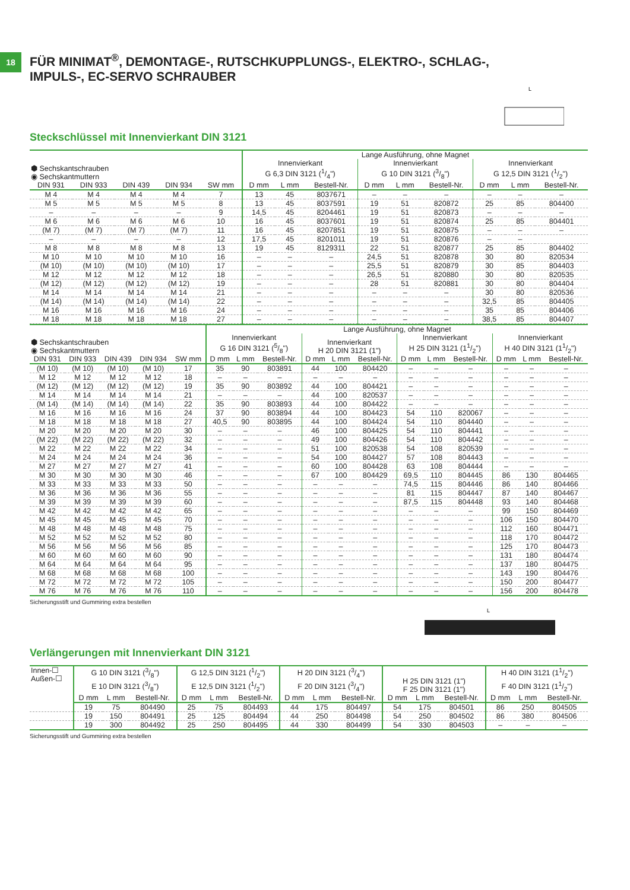18
FÜR MINIMAT<sup>®</sup>, DEMONTAGE-, RUTSCHKUPPLUNGS-, ELEKTRO-, SCHLAG-,
IMPULS-, EC-SERVO SCHRAUBER
L
Steckschlüssel mit Innenvierkant DIN 3121
| ⬢ Sechskantschrauben ◉ Sechskantmuttern | | | | | Lange Ausführung, ohne Magnet | | | | | | | | |
| --- | --- | --- | --- | --- | --- | --- | --- | --- | --- | --- | --- | --- | --- |
| | | | | | Innenvierkant G 6,3 DIN 3121 (1/4") | | | Innenvierkant G 10 DIN 3121 (3/8") | | | Innenvierkant G 12,5 DIN 3121 (1/2") | | |
| DIN 931 | DIN 933 | DIN 439 | DIN 934 | SW mm | D mm | L mm | Bestell-Nr. | D mm | L mm | Bestell-Nr. | D mm | L mm | Bestell-Nr. |
| M 4 | M 4 | M 4 | M 4 | 7 | 13 | 45 | 8037671 | – | – | – | – | – | – |
| M 5 | M 5 | M 5 | M 5 | 8 | 13 | 45 | 8037591 | 19 | 51 | 820872 | 25 | 85 | 804400 |
| – | – | – | – | 9 | 14,5 | 45 | 8204461 | 19 | 51 | 820873 | – | – | – |
| M 6 | M 6 | M 6 | M 6 | 10 | 16 | 45 | 8037601 | 19 | 51 | 820874 | 25 | 85 | 804401 |
| (M 7) | (M 7) | (M 7) | (M 7) | 11 | 16 | 45 | 8207851 | 19 | 51 | 820875 | – | – | – |
| – | – | – | – | 12 | 17,5 | 45 | 8201011 | 19 | 51 | 820876 | – | – | |
| M 8 | M 8 | M 8 | M 8 | 13 | 19 | 45 | 8129311 | 22 | 51 | 820877 | 25 | 85 | 804402 |
| M 10 | M 10 | M 10 | M 10 | 16 | – | – | – | 24,5 | 51 | 820878 | 30 | 80 | 820534 |
| (M 10) | (M 10) | (M 10) | (M 10) | 17 | – | – | – | 25,5 | 51 | 820879 | 30 | 85 | 804403 |
| M 12 | M 12 | M 12 | M 12 | 18 | – | – | – | 26,5 | 51 | 820880 | 30 | 80 | 820535 |
| (M 12) | (M 12) | (M 12) | (M 12) | 19 | – | – | – | 28 | 51 | 820881 | 30 | 80 | 804404 |
| M 14 | M 14 | M 14 | M 14 | 21 | – | – | – | – | – | – | 30 | 80 | 820536 |
| (M 14) | (M 14) | (M 14) | (M 14) | 22 | – | – | – | – | – | – | 32,5 | 85 | 804405 |
| M 16 | M 16 | M 16 | M 16 | 24 | – | – | – | – | – | – | 35 | 85 | 804406 |
| M 18 | M 18 | M 18 | M 18 | 27 | – | – | – | – | – | – | 38,5 | 85 | 804407 |
| ⬢ Sechskantschrauben ◉ Sechskantmuttern | | | | | Lange Ausführung, ohne Magnet | | | | | | | | | | | |
| --- | --- | --- | --- | --- | --- | --- | --- | --- | --- | --- | --- | --- | --- | --- | --- | --- |
| | | | | | Innenvierkant G 16 DIN 3121 (5/8") | | | Innenvierkant H 20 DIN 3121 (1") | | | Innenvierkant H 25 DIN 3121 (11/2") | | | Innenvierkant H 40 DIN 3121 (11/2") | | |
| DIN 931 | DIN 933 | DIN 439 | DIN 934 | SW mm | D mm | L mm | Bestell-Nr. | D mm | L mm | Bestell-Nr. | D mm | L mm | Bestell-Nr. | D mm | L mm | Bestell-Nr. |
| (M 10) | (M 10) | (M 10) | (M 10) | 17 | 35 | 90 | 803891 | 44 | 100 | 804420 | – | – | – | – | – | – |
| M 12 | M 12 | M 12 | M 12 | 18 | – | – | – | – | – | – | – | – | – | – | – | – |
| (M 12) | (M 12) | (M 12) | (M 12) | 19 | 35 | 90 | 803892 | 44 | 100 | 804421 | – | – | – | – | – | – |
| M 14 | M 14 | M 14 | M 14 | 21 | – | – | – | 44 | 100 | 820537 | – | – | – | – | – | – |
| (M 14) | (M 14) | (M 14) | (M 14) | 22 | 35 | 90 | 803893 | 44 | 100 | 804422 | – | – | – | – | – | – |
| M 16 | M 16 | M 16 | M 16 | 24 | 37 | 90 | 803894 | 44 | 100 | 804423 | 54 | 110 | 820067 | – | – | – |
| M 18 | M 18 | M 18 | M 18 | 27 | 40,5 | 90 | 803895 | 44 | 100 | 804424 | 54 | 110 | 804440 | – | – | – |
| M 20 | M 20 | M 20 | M 20 | 30 | – | – | – | 46 | 100 | 804425 | 54 | 110 | 804441 | – | – | – |
| (M 22) | (M 22) | (M 22) | (M 22) | 32 | – | – | – | 49 | 100 | 804426 | 54 | 110 | 804442 | – | – | – |
| M 22 | M 22 | M 22 | M 22 | 34 | – | – | – | 51 | 100 | 820538 | 54 | 108 | 820539 | – | – | – |
| M 24 | M 24 | M 24 | M 24 | 36 | – | – | – | 54 | 100 | 804427 | 57 | 108 | 804443 | – | – | – |
| M 27 | M 27 | M 27 | M 27 | 41 | – | – | – | 60 | 100 | 804428 | 63 | 108 | 804444 | – | – | – |
| M 30 | M 30 | M 30 | M 30 | 46 | – | – | – | 67 | 100 | 804429 | 69,5 | 110 | 804445 | 86 | 130 | 804465 |
| M 33 | M 33 | M 33 | M 33 | 50 | – | – | – | – | – | – | 74,5 | 115 | 804446 | 86 | 140 | 804466 |
| M 36 | M 36 | M 36 | M 36 | 55 | – | – | – | – | – | – | 81 | 115 | 804447 | 87 | 140 | 804467 |
| M 39 | M 39 | M 39 | M 39 | 60 | – | – | – | – | – | – | 87,5 | 115 | 804448 | 93 | 140 | 804468 |
| M 42 | M 42 | M 42 | M 42 | 65 | – | – | – | – | – | – | – | – | – | 99 | 150 | 804469 |
| M 45 | M 45 | M 45 | M 45 | 70 | – | – | – | – | – | – | – | – | – | 106 | 150 | 804470 |
| M 48 | M 48 | M 48 | M 48 | 75 | – | – | – | – | – | – | – | – | – | 112 | 160 | 804471 |
| M 52 | M 52 | M 52 | M 52 | 80 | – | – | – | – | – | – | – | – | – | 118 | 170 | 804472 |
| M 56 | M 56 | M 56 | M 56 | 85 | – | – | – | – | – | – | – | – | – | 125 | 170 | 804473 |
| M 60 | M 60 | M 60 | M 60 | 90 | – | – | – | – | – | – | – | – | – | 131 | 180 | 804474 |
| M 64 | M 64 | M 64 | M 64 | 95 | – | – | – | – | – | – | – | – | – | 137 | 180 | 804475 |
| M 68 | M 68 | M 68 | M 68 | 100 | – | – | – | – | – | – | – | – | – | 143 | 190 | 804476 |
| M 72 | M 72 | M 72 | M 72 | 105 | – | – | – | – | – | – | – | – | – | 150 | 200 | 804477 |
| M 76 | M 76 | M 76 | M 76 | 110 | – | – | – | – | – | – | – | – | – | 156 | 200 | 804478 |
Sicherungsstift und Gummiring extra bestellen
L
Verlängerungen mit Innenvierkant DIN 3121
| Innen-☐ Außen-☐ | G 10 DIN 3121 (3/8") E 10 DIN 3121 (3/8") | | | G 12,5 DIN 3121 (1/2") E 12,5 DIN 3121 (1/2") | | | H 20 DIN 3121 (3/4") F 20 DIN 3121 (3/4") | | | H 25 DIN 3121 (1") F 25 DIN 3121 (1") | | | H 40 DIN 3121 (11/2") F 40 DIN 3121 (11/2") | | |
| --- | --- | --- | --- | --- | --- | --- | --- | --- | --- | --- | --- | --- | --- | --- | --- |
| | D mm | L mm | Bestell-Nr. | D mm | L mm | Bestell-Nr. | D mm | L mm | Bestell-Nr. | D mm | L mm | Bestell-Nr. | D mm | L mm | Bestell-Nr. |
| | 19 | 75 | 804490 | 25 | 75 | 804493 | 44 | 175 | 804497 | 54 | 175 | 804501 | 86 | 250 | 804505 |
| | 19 | 150 | 804491 | 25 | 125 | 804494 | 44 | 250 | 804498 | 54 | 250 | 804502 | 86 | 380 | 804506 |
| | 19 | 300 | 804492 | 25 | 250 | 804495 | 44 | 330 | 804499 | 54 | 330 | 804503 | – | – | – |
Sicherungsstift und Gummiring extra bestellen